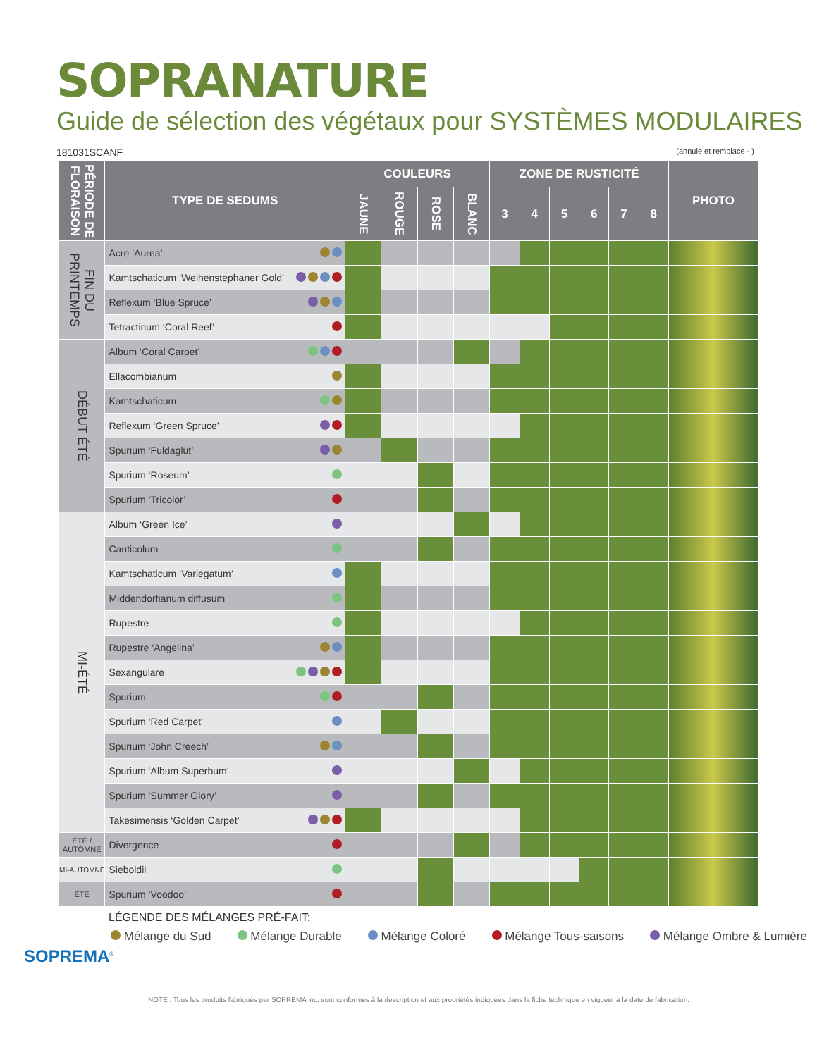SOPRANATURE
Guide de sélection des végétaux pour SYSTÈMES MODULAIRES
181031SCANF (annule et remplace - )
| PÉRIODE DE FLORAISON | TYPE DE SEDUMS | COULEURS | | | | ZONE DE RUSTICITÉ | | | | | | PHOTO |
| --- | --- | --- | --- | --- | --- | --- | --- | --- | --- | --- | --- | --- |
| | | JAUNE | ROUGE | ROSE | BLANC | 3 | 4 | 5 | 6 | 7 | 8 | |
| FIN DU PRINTEMPS | Acre ‘Aurea’ | | | | | | | | | | | |
| | Kamtschaticum ‘Weihenstephaner Gold’ | | | | | | | | | | | |
| | Reflexum ‘Blue Spruce’ | | | | | | | | | | | |
| | Tetractinum ‘Coral Reef’ | | | | | | | | | | | |
| DÉBUT ÉTÉ | Album ‘Coral Carpet’ | | | | | | | | | | | |
| | Ellacombianum | | | | | | | | | | | |
| | Kamtschaticum | | | | | | | | | | | |
| | Reflexum ‘Green Spruce’ | | | | | | | | | | | |
| | Spurium ‘Fuldaglut’ | | | | | | | | | | | |
| | Spurium ‘Roseum’ | | | | | | | | | | | |
| | Spurium ‘Tricolor’ | | | | | | | | | | | |
| MI-ÉTÉ | Album ‘Green Ice’ | | | | | | | | | | | |
| | Cauticolum | | | | | | | | | | | |
| | Kamtschaticum ‘Variegatum’ | | | | | | | | | | | |
| | Middendorfianum diffusum | | | | | | | | | | | |
| | Rupestre | | | | | | | | | | | |
| | Rupestre ‘Angelina’ | | | | | | | | | | | |
| | Sexangulare | | | | | | | | | | | |
| | Spurium | | | | | | | | | | | |
| | Spurium ‘Red Carpet’ | | | | | | | | | | | |
| | Spurium ‘John Creech’ | | | | | | | | | | | |
| | Spurium ‘Album Superbum’ | | | | | | | | | | | |
| | Spurium ‘Summer Glory’ | | | | | | | | | | | |
| | Takesimensis ‘Golden Carpet’ | | | | | | | | | | | |
| ÉTÉ / AUTOMNE | Divergence | | | | | | | | | | | |
| MI-AUTOMNE | Sieboldii | | | | | | | | | | | |
| ÉTÉ | Spurium ‘Voodoo’ | | | | | | | | | | | |
SOPREMA<sup>®</sup>
LÉGENDE DES MÉLANGES PRÉ-FAIT:
Mélange du Sud Mélange Durable Mélange Coloré Mélange Tous-saisons Mélange Ombre & Lumière
NOTE : Tous les produits fabriqués par SOPREMA inc. sont conformes à la description et aux propriétés indiquées dans la fiche technique en vigueur à la date de fabrication.